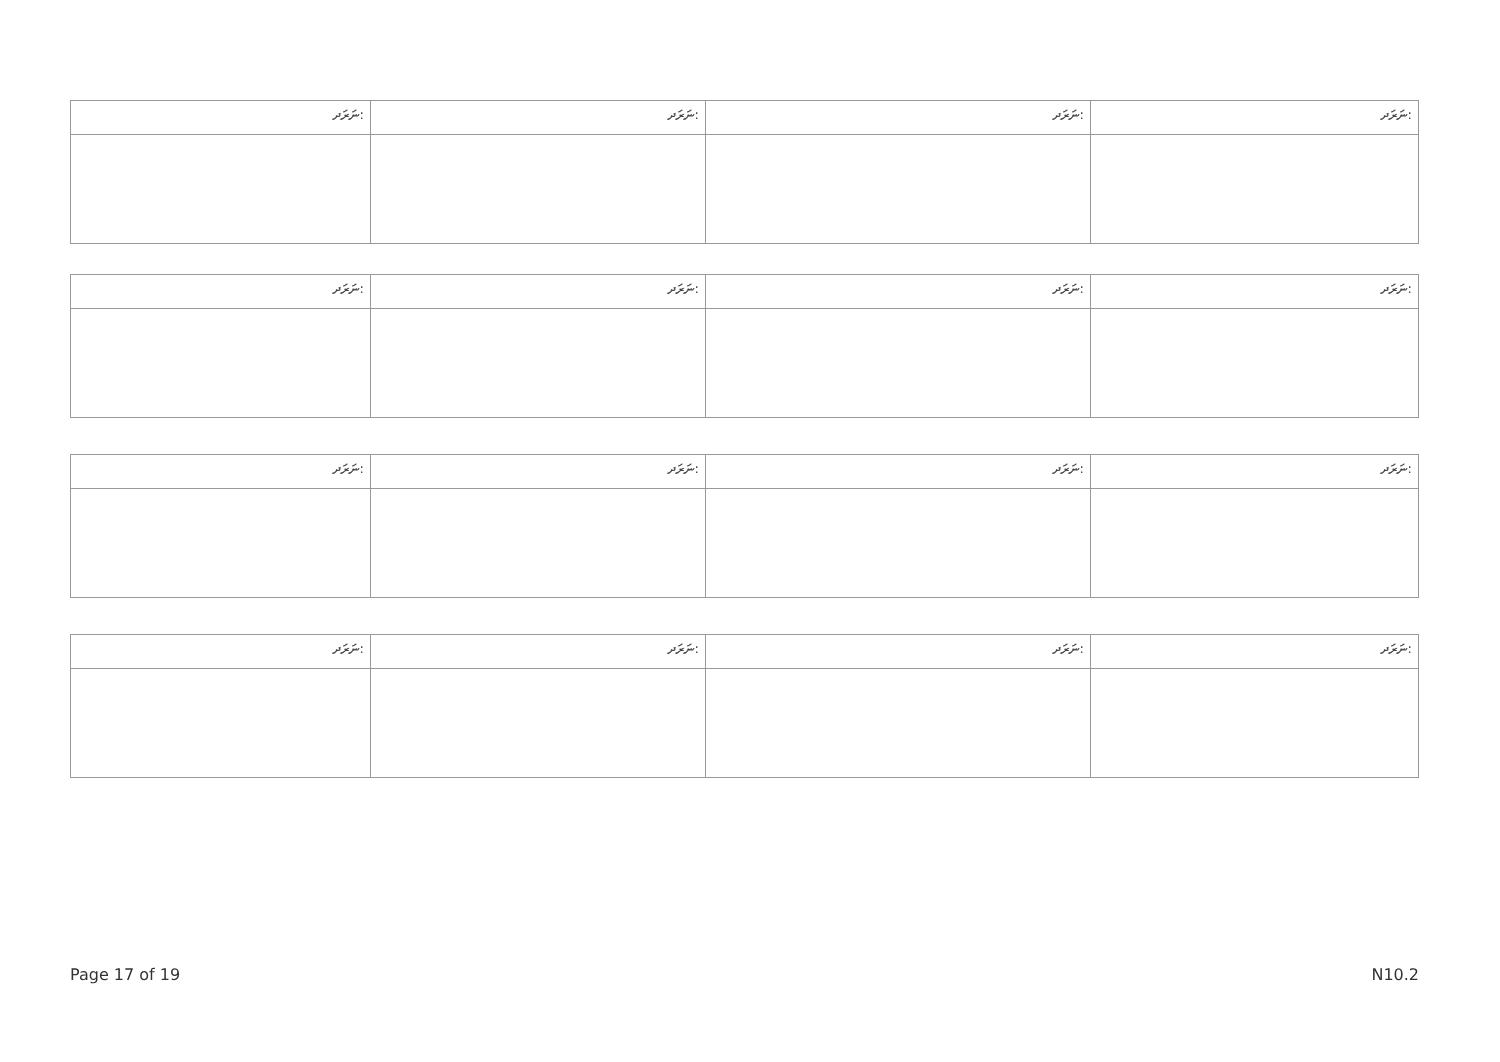| ނަރަދ: | ނަރަދ: | ނަރަދ: | ނަރަދ: |
| ނަރަދ: | ނަރަދ: | ނަރަދ: | ނަރަދ: |
| ނަރަދ: | ނަރަދ: | ނަރަދ: | ނަރަދ: |
| ނަރަދ: | ނަރަދ: | ނަރަދ: | ނަރަދ: |
Page 17 of 19 N10.2